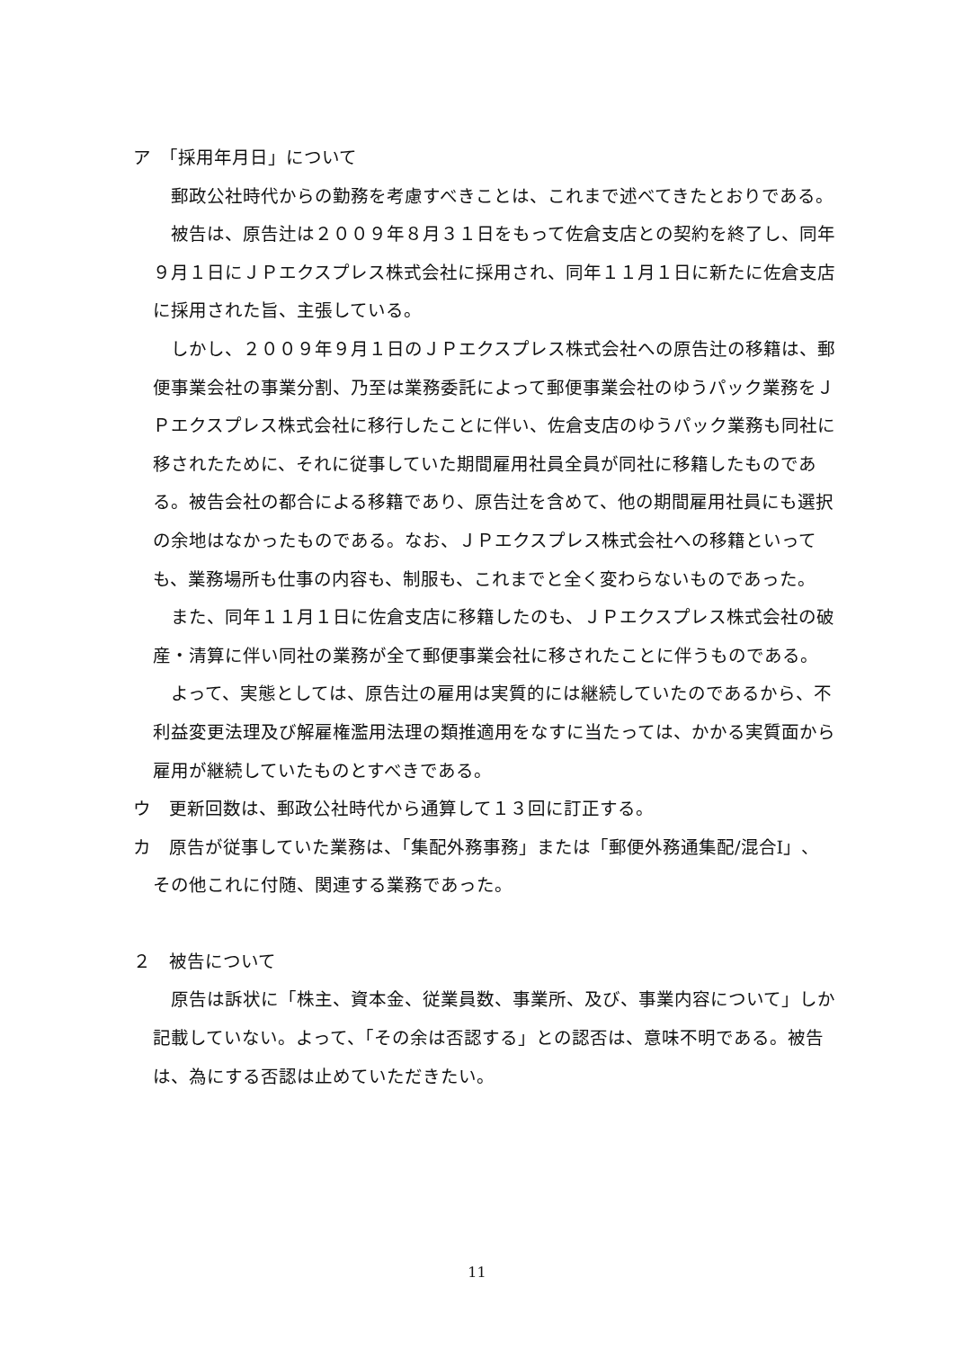ア　「採用年月日」について
郵政公社時代からの勤務を考慮すべきことは、これまで述べてきたとおりである。
被告は、原告辻は２００９年８月３１日をもって佐倉支店との契約を終了し、同年９月１日にＪＰエクスプレス株式会社に採用され、同年１１月１日に新たに佐倉支店に採用された旨、主張している。
しかし、２００９年９月１日のＪＰエクスプレス株式会社への原告辻の移籍は、郵便事業会社の事業分割、乃至は業務委託によって郵便事業会社のゆうパック業務をＪＰエクスプレス株式会社に移行したことに伴い、佐倉支店のゆうパック業務も同社に移されたために、それに従事していた期間雇用社員全員が同社に移籍したものである。被告会社の都合による移籍であり、原告辻を含めて、他の期間雇用社員にも選択の余地はなかったものである。なお、ＪＰエクスプレス株式会社への移籍といっても、業務場所も仕事の内容も、制服も、これまでと全く変わらないものであった。
また、同年１１月１日に佐倉支店に移籍したのも、ＪＰエクスプレス株式会社の破産・清算に伴い同社の業務が全て郵便事業会社に移されたことに伴うものである。
よって、実態としては、原告辻の雇用は実質的には継続していたのであるから、不利益変更法理及び解雇権濫用法理の類推適用をなすに当たっては、かかる実質面から雇用が継続していたものとすべきである。
ウ　更新回数は、郵政公社時代から通算して１３回に訂正する。
カ　原告が従事していた業務は、「集配外務事務」または「郵便外務通集配/混合Ⅰ」、
その他これに付随、関連する業務であった。
２　被告について
原告は訴状に「株主、資本金、従業員数、事業所、及び、事業内容について」しか記載していない。よって、「その余は否認する」との認否は、意味不明である。被告は、為にする否認は止めていただきたい。
11